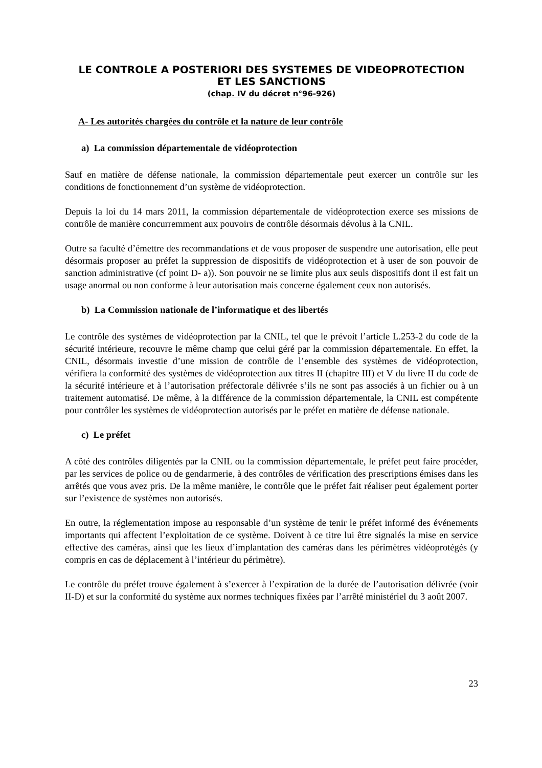LE CONTROLE A POSTERIORI DES SYSTEMES DE VIDEOPROTECTION
ET LES SANCTIONS
(chap. IV du décret n°96-926)
A- Les autorités chargées du contrôle et la nature de leur contrôle
a) La commission départementale de vidéoprotection
Sauf en matière de défense nationale, la commission départementale peut exercer un contrôle sur les conditions de fonctionnement d’un système de vidéoprotection.
Depuis la loi du 14 mars 2011, la commission départementale de vidéoprotection exerce ses missions de contrôle de manière concurremment aux pouvoirs de contrôle désormais dévolus à la CNIL.
Outre sa faculté d’émettre des recommandations et de vous proposer de suspendre une autorisation, elle peut désormais proposer au préfet la suppression de dispositifs de vidéoprotection et à user de son pouvoir de sanction administrative (cf point D- a)). Son pouvoir ne se limite plus aux seuls dispositifs dont il est fait un usage anormal ou non conforme à leur autorisation mais concerne également ceux non autorisés.
b) La Commission nationale de l’informatique et des libertés
Le contrôle des systèmes de vidéoprotection par la CNIL, tel que le prévoit l’article L.253-2 du code de la sécurité intérieure, recouvre le même champ que celui géré par la commission départementale. En effet, la CNIL, désormais investie d’une mission de contrôle de l’ensemble des systèmes de vidéoprotection, vérifiera la conformité des systèmes de vidéoprotection aux titres II (chapitre III) et V du livre II du code de la sécurité intérieure et à l’autorisation préfectorale délivrée s’ils ne sont pas associés à un fichier ou à un traitement automatisé. De même, à la différence de la commission départementale, la CNIL est compétente pour contrôler les systèmes de vidéoprotection autorisés par le préfet en matière de défense nationale.
c) Le préfet
A côté des contrôles diligentés par la CNIL ou la commission départementale, le préfet peut faire procéder, par les services de police ou de gendarmerie, à des contrôles de vérification des prescriptions émises dans les arrêtés que vous avez pris. De la même manière, le contrôle que le préfet fait réaliser peut également porter sur l’existence de systèmes non autorisés.
En outre, la réglementation impose au responsable d’un système de tenir le préfet informé des événements importants qui affectent l’exploitation de ce système. Doivent à ce titre lui être signalés la mise en service effective des caméras, ainsi que les lieux d’implantation des caméras dans les périmètres vidéoprotégés (y compris en cas de déplacement à l’intérieur du périmètre).
Le contrôle du préfet trouve également à s’exercer à l’expiration de la durée de l’autorisation délivrée (voir II-D) et sur la conformité du système aux normes techniques fixées par l’arrêté ministériel du 3 août 2007.
23